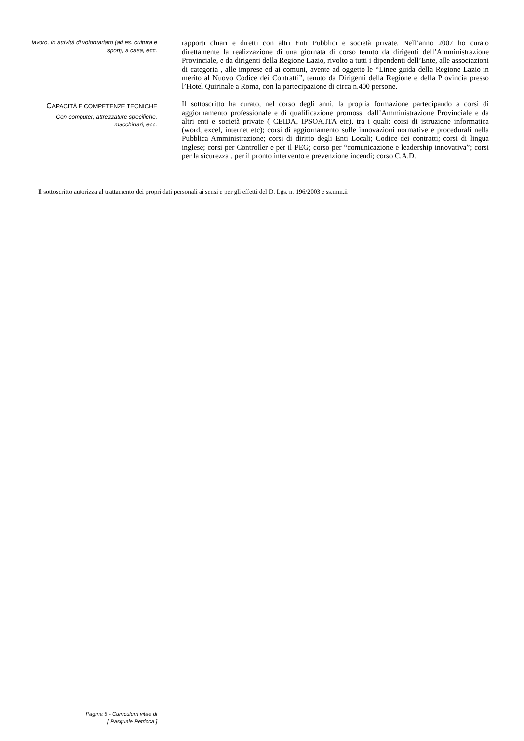lavoro, in attività di volontariato (ad es. cultura e sport), a casa, ecc.
rapporti chiari e diretti con altri Enti Pubblici e società private. Nell’anno 2007 ho curato direttamente la realizzazione di una giornata di corso tenuto da dirigenti dell’Amministrazione Provinciale, e da dirigenti della Regione Lazio, rivolto a tutti i dipendenti dell’Ente, alle associazioni di categoria , alle imprese ed ai comuni, avente ad oggetto le “Linee guida della Regione Lazio in merito al Nuovo Codice dei Contratti”, tenuto da Dirigenti della Regione e della Provincia presso l’Hotel Quirinale a Roma, con la partecipazione di circa n.400 persone.
CAPACITÀ E COMPETENZE TECNICHE
Con computer, attrezzature specifiche, macchinari, ecc.
Il sottoscritto ha curato, nel corso degli anni, la propria formazione partecipando a corsi di aggiornamento professionale e di qualificazione promossi dall’Amministrazione Provinciale e da altri enti e società private ( CEIDA, IPSOA,ITA etc), tra i quali: corsi di istruzione informatica (word, excel, internet etc); corsi di aggiornamento sulle innovazioni normative e procedurali nella Pubblica Amministrazione; corsi di diritto degli Enti Locali; Codice dei contratti; corsi di lingua inglese; corsi per Controller e per il PEG; corso per “comunicazione e leadership innovativa”; corsi per la sicurezza , per il pronto intervento e prevenzione incendi; corso C.A.D.
Il sottoscritto autorizza al trattamento dei propri dati personali ai sensi e per gli effetti del D. Lgs. n. 196/2003 e ss.mm.ii
Pagina 5 - Curriculum vitae di
[ Pasquale Petricca ]